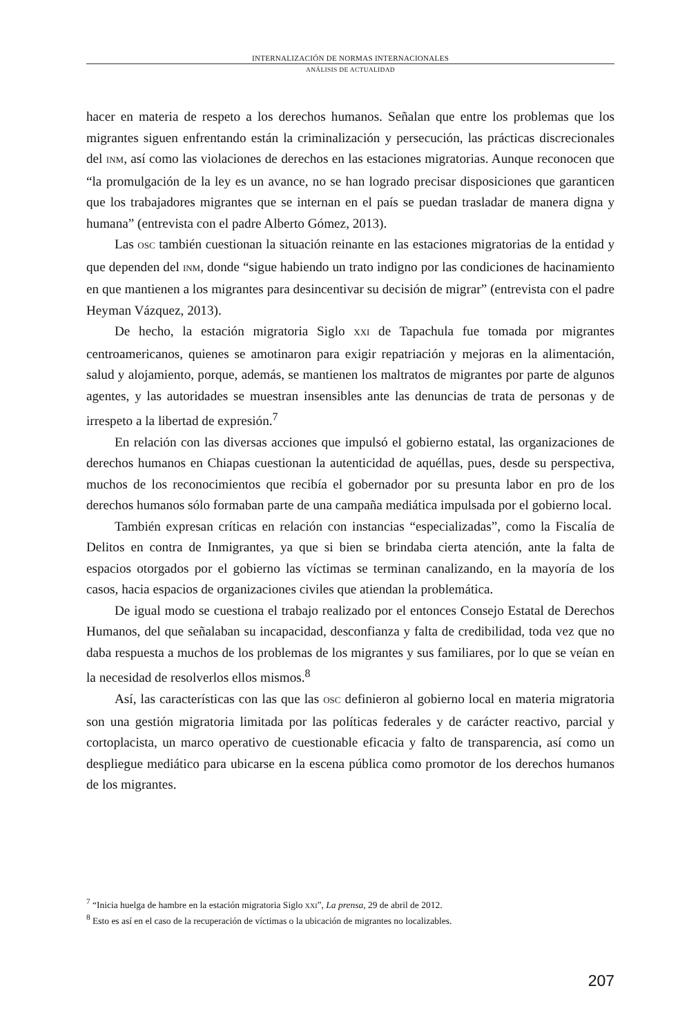INTERNALIZACIÓN DE NORMAS INTERNACIONALES
ANÁLISIS DE ACTUALIDAD
hacer en materia de respeto a los derechos humanos. Señalan que entre los problemas que los migrantes siguen enfrentando están la criminalización y persecución, las prácticas discrecionales del INM, así como las violaciones de derechos en las estaciones migratorias. Aunque reconocen que “la promulgación de la ley es un avance, no se han logrado precisar disposiciones que garanticen que los trabajadores migrantes que se internan en el país se puedan trasladar de manera digna y humana” (entrevista con el padre Alberto Gómez, 2013).
Las OSC también cuestionan la situación reinante en las estaciones migratorias de la entidad y que dependen del INM, donde “sigue habiendo un trato indigno por las condiciones de hacinamiento en que mantienen a los migrantes para desincentivar su decisión de migrar” (entrevista con el padre Heyman Vázquez, 2013).
De hecho, la estación migratoria Siglo XXI de Tapachula fue tomada por migrantes centroamericanos, quienes se amotinaron para exigir repatriación y mejoras en la alimentación, salud y alojamiento, porque, además, se mantienen los maltratos de migrantes por parte de algunos agentes, y las autoridades se muestran insensibles ante las denuncias de trata de personas y de irrespeto a la libertad de expresión.<sup>7</sup>
En relación con las diversas acciones que impulsó el gobierno estatal, las organizaciones de derechos humanos en Chiapas cuestionan la autenticidad de aquéllas, pues, desde su perspectiva, muchos de los reconocimientos que recibía el gobernador por su presunta labor en pro de los derechos humanos sólo formaban parte de una campaña mediática impulsada por el gobierno local.
También expresan críticas en relación con instancias “especializadas”, como la Fiscalía de Delitos en contra de Inmigrantes, ya que si bien se brindaba cierta atención, ante la falta de espacios otorgados por el gobierno las víctimas se terminan canalizando, en la mayoría de los casos, hacia espacios de organizaciones civiles que atiendan la problemática.
De igual modo se cuestiona el trabajo realizado por el entonces Consejo Estatal de Derechos Humanos, del que señalaban su incapacidad, desconfianza y falta de credibilidad, toda vez que no daba respuesta a muchos de los problemas de los migrantes y sus familiares, por lo que se veían en la necesidad de resolverlos ellos mismos.<sup>8</sup>
Así, las características con las que las OSC definieron al gobierno local en materia migratoria son una gestión migratoria limitada por las políticas federales y de carácter reactivo, parcial y cortoplacista, un marco operativo de cuestionable eficacia y falto de transparencia, así como un despliegue mediático para ubicarse en la escena pública como promotor de los derechos humanos de los migrantes.
<sup>7</sup> “Inicia huelga de hambre en la estación migratoria Siglo XXI”, La prensa, 29 de abril de 2012.
<sup>8</sup> Esto es así en el caso de la recuperación de víctimas o la ubicación de migrantes no localizables.
207